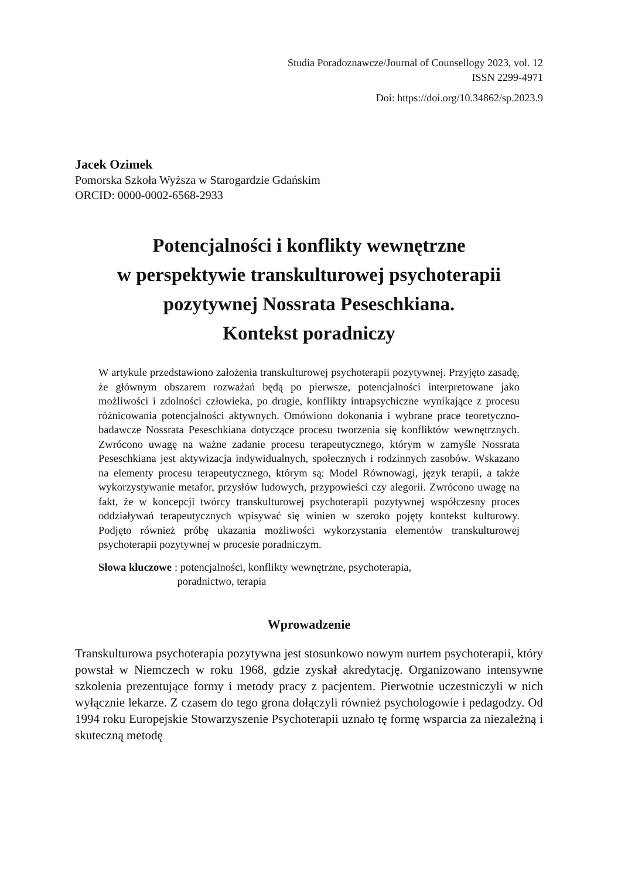Studia Poradoznawcze/Journal of Counsellogy 2023, vol. 12
ISSN 2299-4971
Doi: https://doi.org/10.34862/sp.2023.9
Jacek Ozimek
Pomorska Szkoła Wyższa w Starogardzie Gdańskim
ORCID: 0000-0002-6568-2933
Potencjalności i konflikty wewnętrzne
w perspektywie transkulturowej psychoterapii
pozytywnej Nossrata Peseschkiana.
Kontekst poradniczy
W artykule przedstawiono założenia transkulturowej psychoterapii pozytywnej. Przyjęto zasadę, że głównym obszarem rozważań będą po pierwsze, potencjalności interpretowane jako możliwości i zdolności człowieka, po drugie, konflikty intrapsychiczne wynikające z procesu różnicowania potencjalności aktywnych. Omówiono dokonania i wybrane prace teoretyczno-badawcze Nossrata Peseschkiana dotyczące procesu tworzenia się konfliktów wewnętrznych. Zwrócono uwagę na ważne zadanie procesu terapeutycznego, którym w zamyśle Nossrata Peseschkiana jest aktywizacja indywidualnych, społecznych i rodzinnych zasobów. Wskazano na elementy procesu terapeutycznego, którym są: Model Równowagi, język terapii, a także wykorzystywanie metafor, przysłów ludowych, przypowieści czy alegorii. Zwrócono uwagę na fakt, że w koncepcji twórcy transkulturowej psychoterapii pozytywnej współczesny proces oddziaływań terapeutycznych wpisywać się winien w szeroko pojęty kontekst kulturowy. Podjęto również próbę ukazania możliwości wykorzystania elementów transkulturowej psychoterapii pozytywnej w procesie poradniczym.
Słowa kluczowe: potencjalności, konflikty wewnętrzne, psychoterapia,
poradnictwo, terapia
Wprowadzenie
Transkulturowa psychoterapia pozytywna jest stosunkowo nowym nurtem psychoterapii, który powstał w Niemczech w roku 1968, gdzie zyskał akredytację. Organizowano intensywne szkolenia prezentujące formy i metody pracy z pacjentem. Pierwotnie uczestniczyli w nich wyłącznie lekarze. Z czasem do tego grona dołączyli również psychologowie i pedagodzy. Od 1994 roku Europejskie Stowarzyszenie Psychoterapii uznało tę formę wsparcia za niezależną i skuteczną metodę